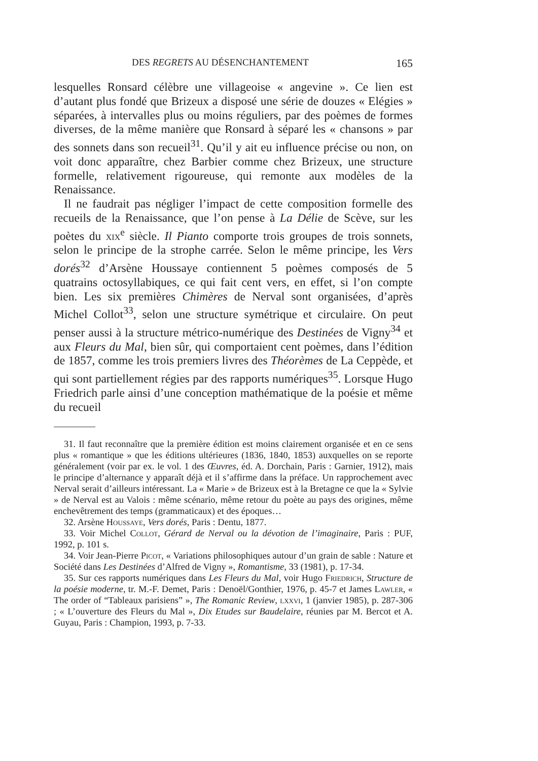DES REGRETS AU DÉSENCHANTEMENT 165
lesquelles Ronsard célèbre une villageoise « angevine ». Ce lien est d’autant plus fondé que Brizeux a disposé une série de douzes « Elégies » séparées, à intervalles plus ou moins réguliers, par des poèmes de formes diverses, de la même manière que Ronsard à séparé les « chansons » par des sonnets dans son recueil<sup>31</sup>. Qu’il y ait eu influence précise ou non, on voit donc apparaître, chez Barbier comme chez Brizeux, une structure formelle, relativement rigoureuse, qui remonte aux modèles de la Renaissance.
Il ne faudrait pas négliger l’impact de cette composition formelle des recueils de la Renaissance, que l’on pense à La Délie de Scève, sur les poètes du xix<sup>e</sup> siècle. Il Pianto comporte trois groupes de trois sonnets, selon le principe de la strophe carrée. Selon le même principe, les Vers dorés<sup>32</sup> d’Arsène Houssaye contiennent 5 poèmes composés de 5 quatrains octosyllabiques, ce qui fait cent vers, en effet, si l’on compte bien. Les six premières Chimères de Nerval sont organisées, d’après Michel Collot<sup>33</sup>, selon une structure symétrique et circulaire. On peut penser aussi à la structure métrico-numérique des Destinées de Vigny<sup>34</sup> et aux Fleurs du Mal, bien sûr, qui comportaient cent poèmes, dans l’édition de 1857, comme les trois premiers livres des Théorèmes de La Ceppède, et qui sont partiellement régies par des rapports numériques<sup>35</sup>. Lorsque Hugo Friedrich parle ainsi d’une conception mathématique de la poésie et même du recueil
31. Il faut reconnaître que la première édition est moins clairement organisée et en ce sens plus « romantique » que les éditions ultérieures (1836, 1840, 1853) auxquelles on se reporte généralement (voir par ex. le vol. 1 des Œuvres, éd. A. Dorchain, Paris : Garnier, 1912), mais le principe d’alternance y apparaît déjà et il s’affirme dans la préface. Un rapprochement avec Nerval serait d’ailleurs intéressant. La « Marie » de Brizeux est à la Bretagne ce que la « Sylvie » de Nerval est au Valois : même scénario, même retour du poète au pays des origines, même enchevêtrement des temps (grammaticaux) et des époques…
32. Arsène Houssaye, Vers dorés, Paris : Dentu, 1877.
33. Voir Michel Collot, Gérard de Nerval ou la dévotion de l’imaginaire, Paris : PUF, 1992, p. 101 s.
34. Voir Jean-Pierre Picot, « Variations philosophiques autour d’un grain de sable : Nature et Société dans Les Destinées d’Alfred de Vigny », Romantisme, 33 (1981), p. 17-34.
35. Sur ces rapports numériques dans Les Fleurs du Mal, voir Hugo Friedrich, Structure de la poésie moderne, tr. M.-F. Demet, Paris : Denoël/Gonthier, 1976, p. 45-7 et James Lawler, « The order of “Tableaux parisiens” », The Romanic Review, lxxvi, 1 (janvier 1985), p. 287-306 ; « L’ouverture des Fleurs du Mal », Dix Etudes sur Baudelaire, réunies par M. Bercot et A. Guyau, Paris : Champion, 1993, p. 7-33.